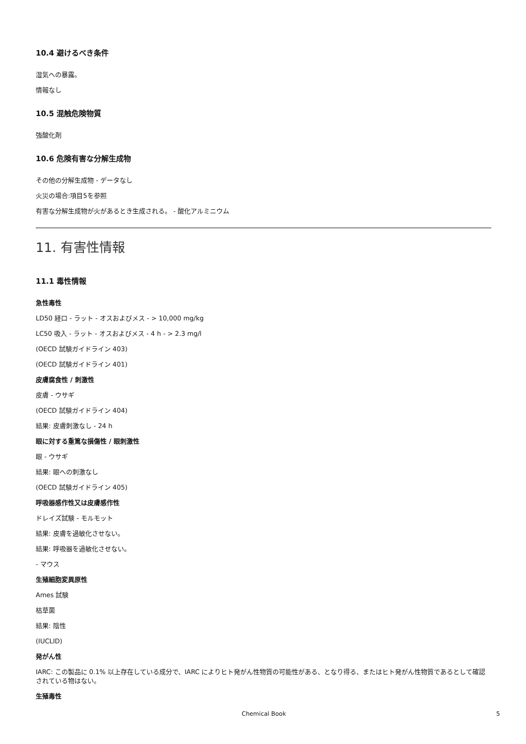10.4 避けるべき条件
湿気への暴露。
情報なし
10.5 混触危険物質
強酸化剤
10.6 危険有害な分解生成物
その他の分解生成物 - データなし
火災の場合:項目5を参照
有害な分解生成物が火があるとき生成される。 - 酸化アルミニウム
11. 有害性情報
11.1 毒性情報
急性毒性
LD50 経口 - ラット - オスおよびメス - > 10,000 mg/kg
LC50 吸入 - ラット - オスおよびメス - 4 h - > 2.3 mg/l
(OECD 試験ガイドライン 403)
(OECD 試験ガイドライン 401)
皮膚腐食性 / 刺激性
皮膚 - ウサギ
(OECD 試験ガイドライン 404)
結果: 皮膚刺激なし - 24 h
眼に対する重篤な損傷性 / 眼刺激性
眼 - ウサギ
結果: 眼への刺激なし
(OECD 試験ガイドライン 405)
呼吸器感作性又は皮膚感作性
ドレイズ試験 - モルモット
結果: 皮膚を過敏化させない。
結果: 呼吸器を過敏化させない。
- マウス
生殖細胞変異原性
Ames 試験
枯草菌
結果: 陰性
(IUCLID)
発がん性
IARC: この製品に 0.1% 以上存在している成分で、IARC によりヒト発がん性物質の可能性がある、となり得る、またはヒト発がん性物質であるとして確認されている物はない。
生殖毒性
Chemical Book 5